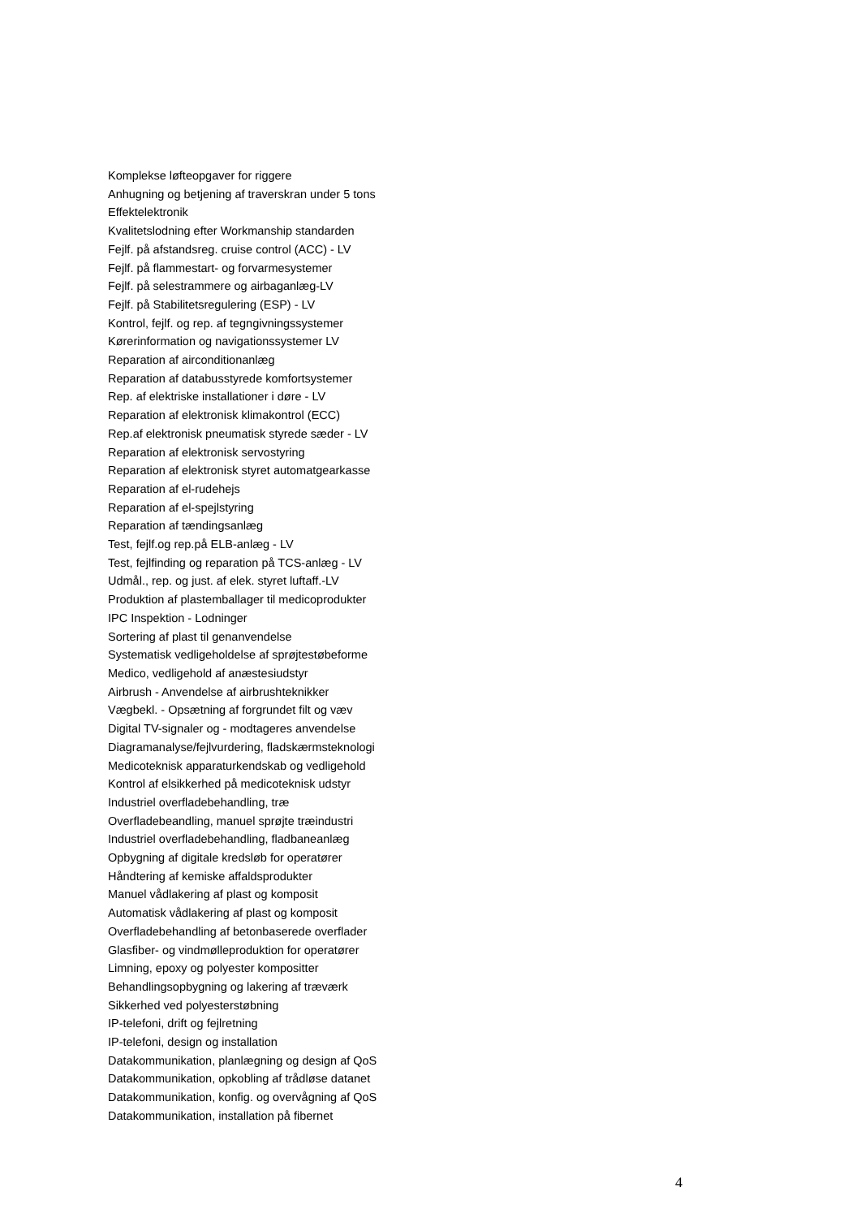Komplekse løfteopgaver for riggere
Anhugning og betjening af traverskran under 5 tons
Effektelektronik
Kvalitetslodning efter Workmanship standarden
Fejlf. på afstandsreg. cruise control (ACC) - LV
Fejlf. på flammestart- og forvarmesystemer
Fejlf. på selestrammere og airbaganlæg-LV
Fejlf. på Stabilitetsregulering (ESP) - LV
Kontrol, fejlf. og rep. af tegngivningssystemer
Kørerinformation og navigationssystemer LV
Reparation af airconditionanlæg
Reparation af databusstyrede komfortsystemer
Rep. af elektriske installationer i døre - LV
Reparation af elektronisk klimakontrol (ECC)
Rep.af elektronisk pneumatisk styrede sæder - LV
Reparation af elektronisk servostyring
Reparation af elektronisk styret automatgearkasse
Reparation af el-rudehejs
Reparation af el-spejlstyring
Reparation af tændingsanlæg
Test, fejlf.og rep.på ELB-anlæg - LV
Test, fejlfinding og reparation på TCS-anlæg - LV
Udmål., rep. og just. af elek. styret luftaff.-LV
Produktion af plastemballager til medicoprodukter
IPC Inspektion - Lodninger
Sortering af plast til genanvendelse
Systematisk vedligeholdelse af sprøjtestøbeforme
Medico, vedligehold af anæstesiudstyr
Airbrush - Anvendelse af airbrushteknikker
Vægbekl. - Opsætning af forgrundet filt og væv
Digital TV-signaler og - modtageres anvendelse
Diagramanalyse/fejlvurdering, fladskærmsteknologi
Medicoteknisk apparaturkendskab og vedligehold
Kontrol af elsikkerhed på medicoteknisk udstyr
Industriel overfladebehandling, træ
Overfladebeandling, manuel sprøjte træindustri
Industriel overfladebehandling, fladbaneanlæg
Opbygning af digitale kredsløb for operatører
Håndtering af kemiske affaldsprodukter
Manuel vådlakering af plast og komposit
Automatisk vådlakering af plast og komposit
Overfladebehandling af betonbaserede overflader
Glasfiber- og vindmølleproduktion for operatører
Limning, epoxy og polyester kompositter
Behandlingsopbygning og lakering af træværk
Sikkerhed ved polyesterstøbning
IP-telefoni, drift og fejlretning
IP-telefoni, design og installation
Datakommunikation, planlægning og design af QoS
Datakommunikation, opkobling af trådløse datanet
Datakommunikation, konfig. og overvågning af QoS
Datakommunikation, installation på fibernet
4